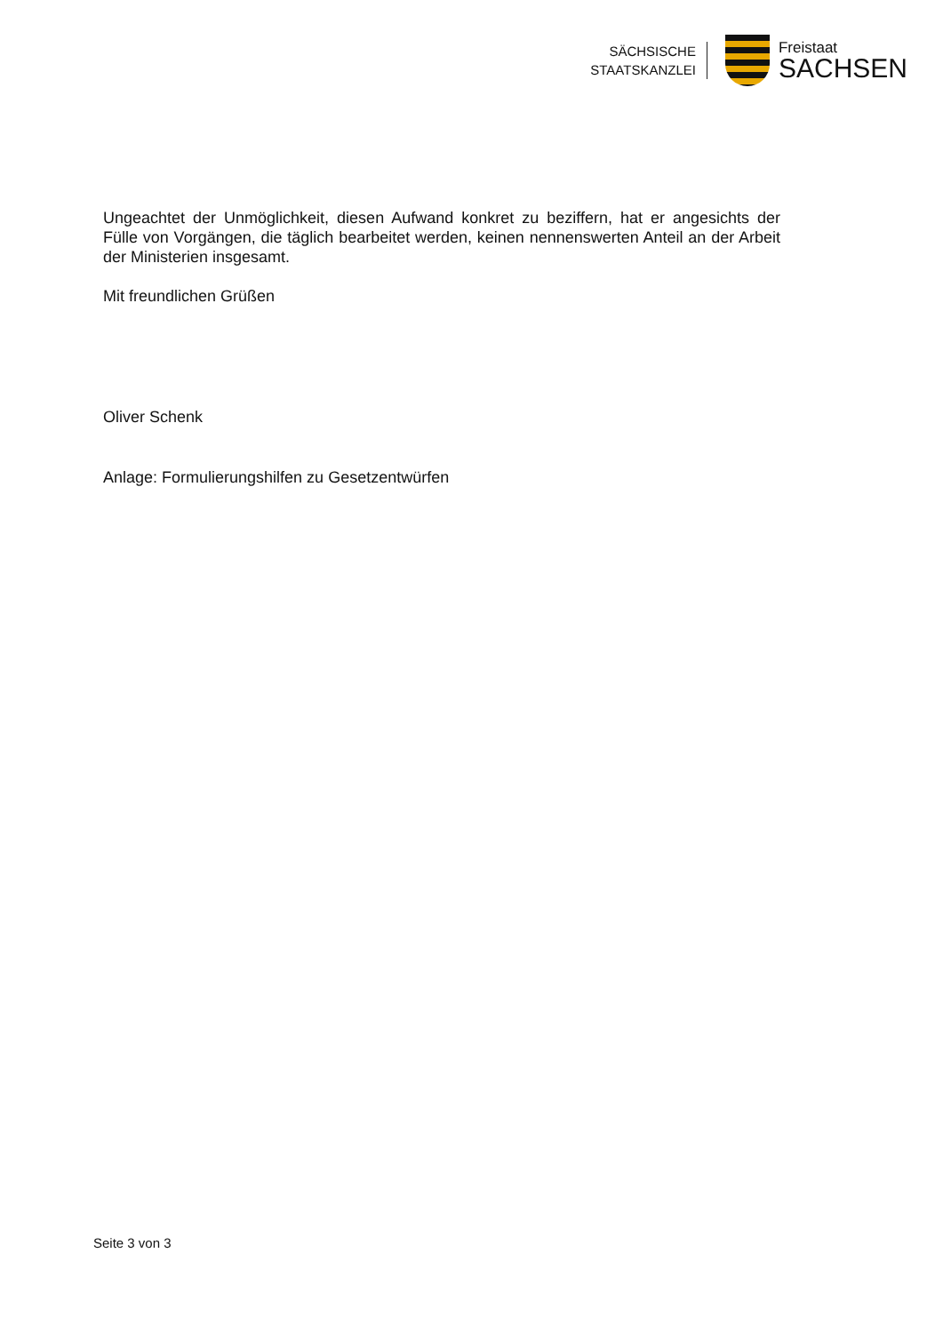SÄCHSISCHE
STAATSKANZLEI
Freistaat
SACHSEN
Ungeachtet der Unmöglichkeit, diesen Aufwand konkret zu beziffern, hat er angesichts der Fülle von Vorgängen, die täglich bearbeitet werden, keinen nennenswerten Anteil an der Arbeit der Ministerien insgesamt.
Mit freundlichen Grüßen
Oliver Schenk
Anlage: Formulierungshilfen zu Gesetzentwürfen
Seite 3 von 3